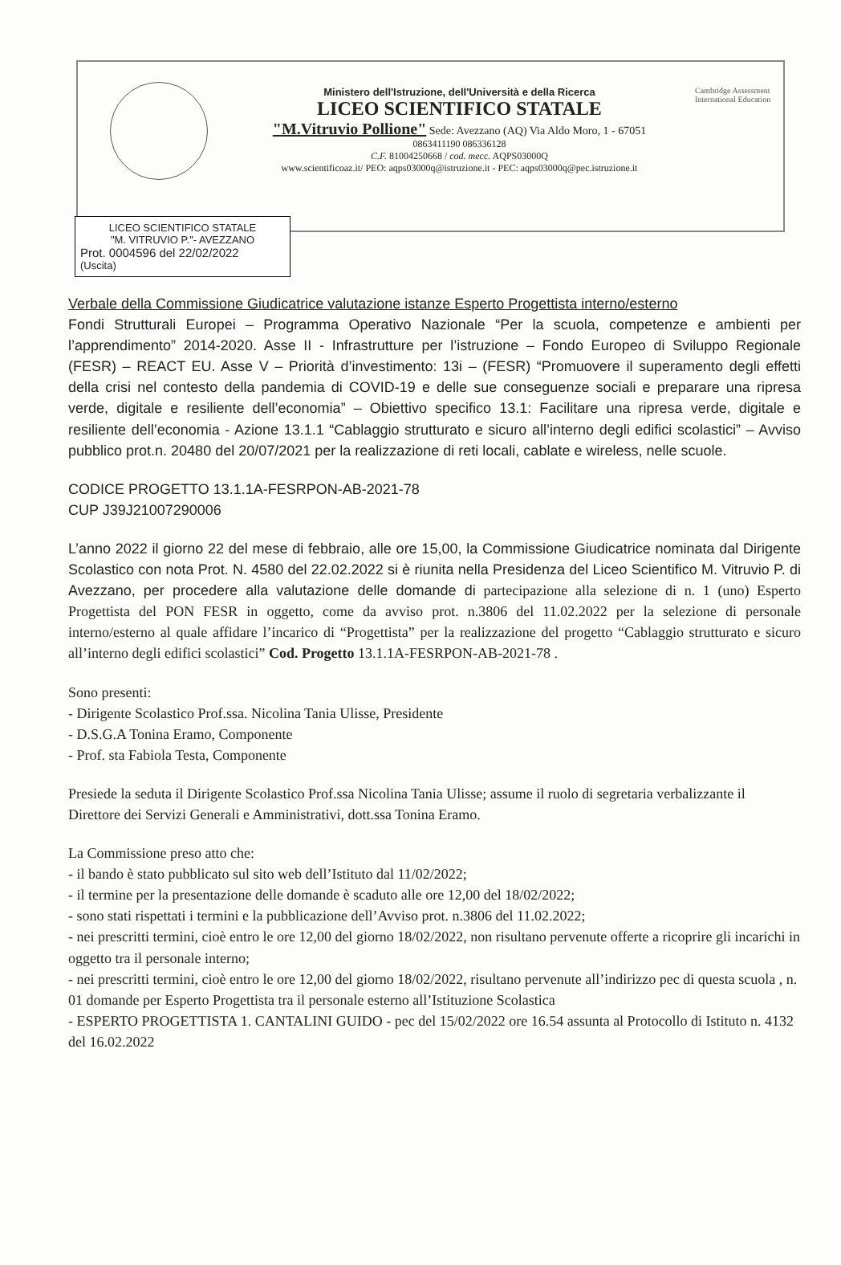Ministero dell'Istruzione, dell'Università e della Ricerca
LICEO SCIENTIFICO STATALE
"M.Vitruvio Pollione" Sede: Avezzano (AQ) Via Aldo Moro, 1 - 67051
0863411190 086336128
C.F. 81004250668 / cod. mecc. AQPS03000Q
www.scientificoaz.it/ PEO: aqps03000q@istruzione.it - PEC: aqps03000q@pec.istruzione.it
Cambridge Assessment International Education
LICEO SCIENTIFICO STATALE
"M. VITRUVIO P."- AVEZZANO
Prot. 0004596 del 22/02/2022
(Uscita)
Verbale della Commissione Giudicatrice valutazione istanze Esperto Progettista interno/esterno
Fondi Strutturali Europei – Programma Operativo Nazionale “Per la scuola, competenze e ambienti per l’apprendimento” 2014-2020. Asse II - Infrastrutture per l’istruzione – Fondo Europeo di Sviluppo Regionale (FESR) – REACT EU. Asse V – Priorità d’investimento: 13i – (FESR) “Promuovere il superamento degli effetti della crisi nel contesto della pandemia di COVID-19 e delle sue conseguenze sociali e preparare una ripresa verde, digitale e resiliente dell’economia” – Obiettivo specifico 13.1: Facilitare una ripresa verde, digitale e resiliente dell’economia - Azione 13.1.1 “Cablaggio strutturato e sicuro all’interno degli edifici scolastici” – Avviso pubblico prot.n. 20480 del 20/07/2021 per la realizzazione di reti locali, cablate e wireless, nelle scuole.
CODICE PROGETTO 13.1.1A-FESRPON-AB-2021-78
CUP J39J21007290006
L’anno 2022 il giorno 22 del mese di febbraio, alle ore 15,00, la Commissione Giudicatrice nominata dal Dirigente Scolastico con nota Prot. N. 4580 del 22.02.2022 si è riunita nella Presidenza del Liceo Scientifico M. Vitruvio P. di Avezzano, per procedere alla valutazione delle domande di partecipazione alla selezione di n. 1 (uno) Esperto Progettista del PON FESR in oggetto, come da avviso prot. n.3806 del 11.02.2022 per la selezione di personale interno/esterno al quale affidare l’incarico di “Progettista” per la realizzazione del progetto “Cablaggio strutturato e sicuro all’interno degli edifici scolastici” Cod. Progetto 13.1.1A-FESRPON-AB-2021-78 .
Sono presenti:
- Dirigente Scolastico Prof.ssa. Nicolina Tania Ulisse, Presidente
- D.S.G.A Tonina Eramo, Componente
- Prof. sta Fabiola Testa, Componente
Presiede la seduta il Dirigente Scolastico Prof.ssa Nicolina Tania Ulisse; assume il ruolo di segretaria verbalizzante il Direttore dei Servizi Generali e Amministrativi, dott.ssa Tonina Eramo.
La Commissione preso atto che:
- il bando è stato pubblicato sul sito web dell’Istituto dal 11/02/2022;
- il termine per la presentazione delle domande è scaduto alle ore 12,00 del 18/02/2022;
- sono stati rispettati i termini e la pubblicazione dell’Avviso prot. n.3806 del 11.02.2022;
- nei prescritti termini, cioè entro le ore 12,00 del giorno 18/02/2022, non risultano pervenute offerte a ricoprire gli incarichi in oggetto tra il personale interno;
- nei prescritti termini, cioè entro le ore 12,00 del giorno 18/02/2022, risultano pervenute all’indirizzo pec di questa scuola , n. 01 domande per Esperto Progettista tra il personale esterno all’Istituzione Scolastica
- ESPERTO PROGETTISTA 1. CANTALINI GUIDO - pec del 15/02/2022 ore 16.54 assunta al Protocollo di Istituto n. 4132 del 16.02.2022